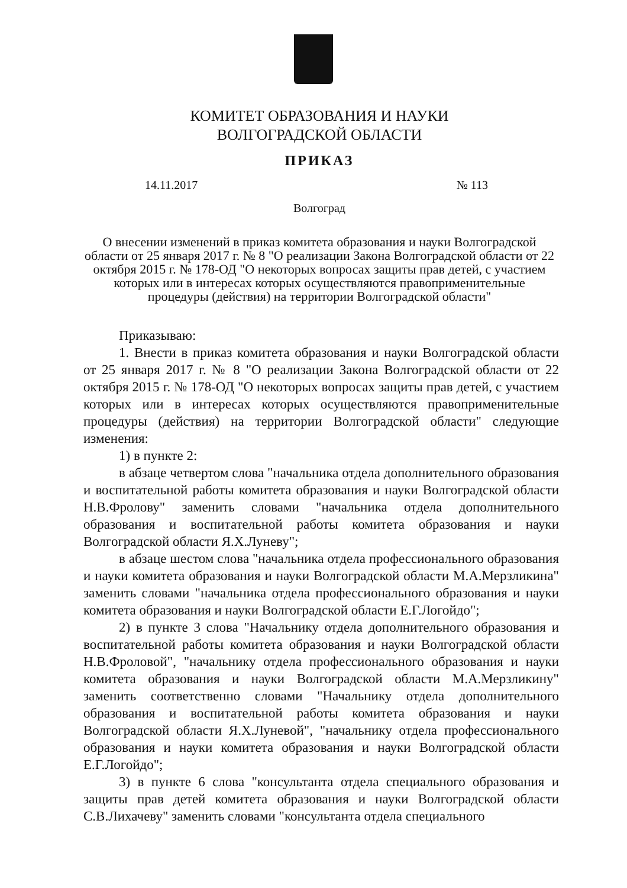КОМИТЕТ ОБРАЗОВАНИЯ И НАУКИ
ВОЛГОГРАДСКОЙ ОБЛАСТИ
ПРИКАЗ
14.11.2017 № 113
Волгоград
О внесении изменений в приказ комитета образования и науки Волгоградской области от 25 января 2017 г. № 8 "О реализации Закона Волгоградской области от 22 октября 2015 г. № 178-ОД "О некоторых вопросах защиты прав детей, с участием которых или в интересах которых осуществляются правоприменительные процедуры (действия) на территории Волгоградской области"
Приказываю:
1. Внести в приказ комитета образования и науки Волгоградской области от 25 января 2017 г. № 8 "О реализации Закона Волгоградской области от 22 октября 2015 г. № 178-ОД "О некоторых вопросах защиты прав детей, с участием которых или в интересах которых осуществляются правоприменительные процедуры (действия) на территории Волгоградской области" следующие изменения:
1) в пункте 2:
в абзаце четвертом слова "начальника отдела дополнительного образования и воспитательной работы комитета образования и науки Волгоградской области Н.В.Фролову" заменить словами "начальника отдела дополнительного образования и воспитательной работы комитета образования и науки Волгоградской области Я.Х.Луневу";
в абзаце шестом слова "начальника отдела профессионального образования и науки комитета образования и науки Волгоградской области М.А.Мерзликина" заменить словами "начальника отдела профессионального образования и науки комитета образования и науки Волгоградской области Е.Г.Логойдо";
2) в пункте 3 слова "Начальнику отдела дополнительного образования и воспитательной работы комитета образования и науки Волгоградской области Н.В.Фроловой", "начальнику отдела профессионального образования и науки комитета образования и науки Волгоградской области М.А.Мерзликину" заменить соответственно словами "Начальнику отдела дополнительного образования и воспитательной работы комитета образования и науки Волгоградской области Я.Х.Луневой", "начальнику отдела профессионального образования и науки комитета образования и науки Волгоградской области Е.Г.Логойдо";
3) в пункте 6 слова "консультанта отдела специального образования и защиты прав детей комитета образования и науки Волгоградской области С.В.Лихачеву" заменить словами "консультанта отдела специального